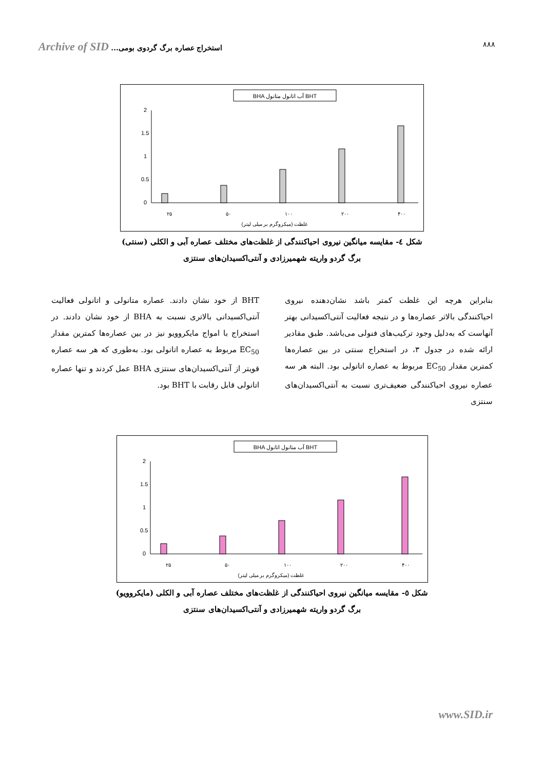Archive of SID استخراج عصاره برگ گردوی بومی...
۸۸۸
BHA آب اتانول متانول BHT
0
0.5
1
1.5
2
۲۵
۵۰
۱۰۰
۲۰۰
۴۰۰
غلظت (میکروگرم بر میلی لیتر)
شکل ٤- مقایسه میانگین نیروی احیاکنندگی از غلظت‌های مختلف عصاره آبی و الکلی (سنتی)
برگ گردو واریته شهمیرزادی و آنتی‌اکسیدان‌های سنتزی
بنابراین هرچه این غلظت کمتر باشد نشان‌دهنده نیروی احیاکنندگی بالاتر عصاره‌ها و در نتیجه فعالیت آنتی‌اکسیدانی بهتر آنهاست که به‌دلیل وجود ترکیب‌های فنولی می‌باشد. طبق مقادیر ارائه شده در جدول ۳، در استخراج سنتی در بین عصاره‌ها کمترین مقدار EC<sub>50</sub> مربوط به عصاره اتانولی بود. البته هر سه عصاره نیروی احیاکنندگی ضعیف‌تری نسبت به آنتی‌اکسیدان‌های سنتزی
BHT از خود نشان دادند. عصاره متانولی و اتانولی فعالیت آنتی‌اکسیدانی بالاتری نسبت به BHA از خود نشان دادند. در استخراج با امواج مایکروویو نیز در بین عصاره‌ها کمترین مقدار EC<sub>50</sub> مربوط به عصاره اتانولی بود. به‌طوری که هر سه عصاره قویتر از آنتی‌اکسیدان‌های سنتزی BHA عمل کردند و تنها عصاره اتانولی قابل رقابت با BHT بود.
BHA آب متانول اتانول BHT
0
0.5
1
1.5
2
۲۵
۵۰
۱۰۰
۲۰۰
۴۰۰
غلظت (میکروگرم بر میلی لیتر)
شکل ٥- مقایسه میانگین نیروی احیاکنندگی از غلظت‌های مختلف عصاره آبی و الکلی (مایکروویو)
برگ گردو واریته شهمیرزادی و آنتی‌اکسیدان‌های سنتزی
www.SID.ir